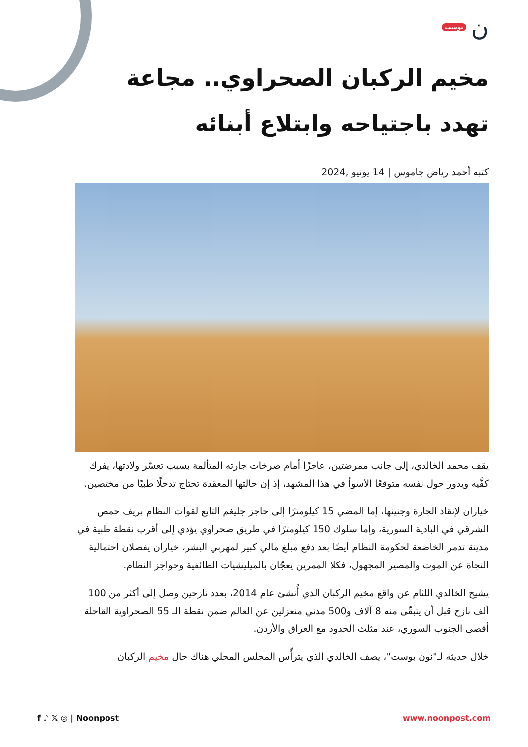نبوست
مخيم الركبان الصحراوي.. مجاعة تهدد باجتياحه وابتلاع أبنائه
كتبه أحمد رياض جاموس | 14 يونيو ,2024
يقف محمد الخالدي، إلى جانب ممرضتين، عاجزًا أمام صرخات جارته المتألمة بسبب تعسّر ولادتها، يفرك كفَّيه ويدور حول نفسه متوقعًا الأسوأ في هذا المشهد، إذ إن حالتها المعقدة تحتاج تدخلًا طبيًا من مختصين.
خياران لإنقاذ الجارة وجنينها، إما المضي 15 كيلومترًا إلى حاجز جليغم التابع لقوات النظام بريف حمص الشرقي في البادية السورية، وإما سلوك 150 كيلومترًا في طريق صحراوي يؤدي إلى أقرب نقطة طبية في مدينة تدمر الخاضعة لحكومة النظام أيضًا بعد دفع مبلغ مالي كبير لمهربي البشر، خياران يفصلان احتمالية النجاة عن الموت والمصير المجهول، فكلا الممرين يعجّان بالميليشيات الطائفية وحواجز النظام.
يشيح الخالدي اللثام عن واقع مخيم الركبان الذي أُنشئ عام 2014، بعدد نازحين وصل إلى أكثر من 100 ألف نازح قبل أن يتبقّى منه 8 آلاف و500 مدني منعزلين عن العالم ضمن نقطة الـ 55 الصحراوية القاحلة أقصى الجنوب السوري، عند مثلث الحدود مع العراق والأردن.
خلال حديثه لـ"نون بوست"، يصف الخالدي الذي يترأّس المجلس المحلي هناك حال مخيم الركبان
f ♪ 𝕏 ◎ | Noonpost www.noonpost.com